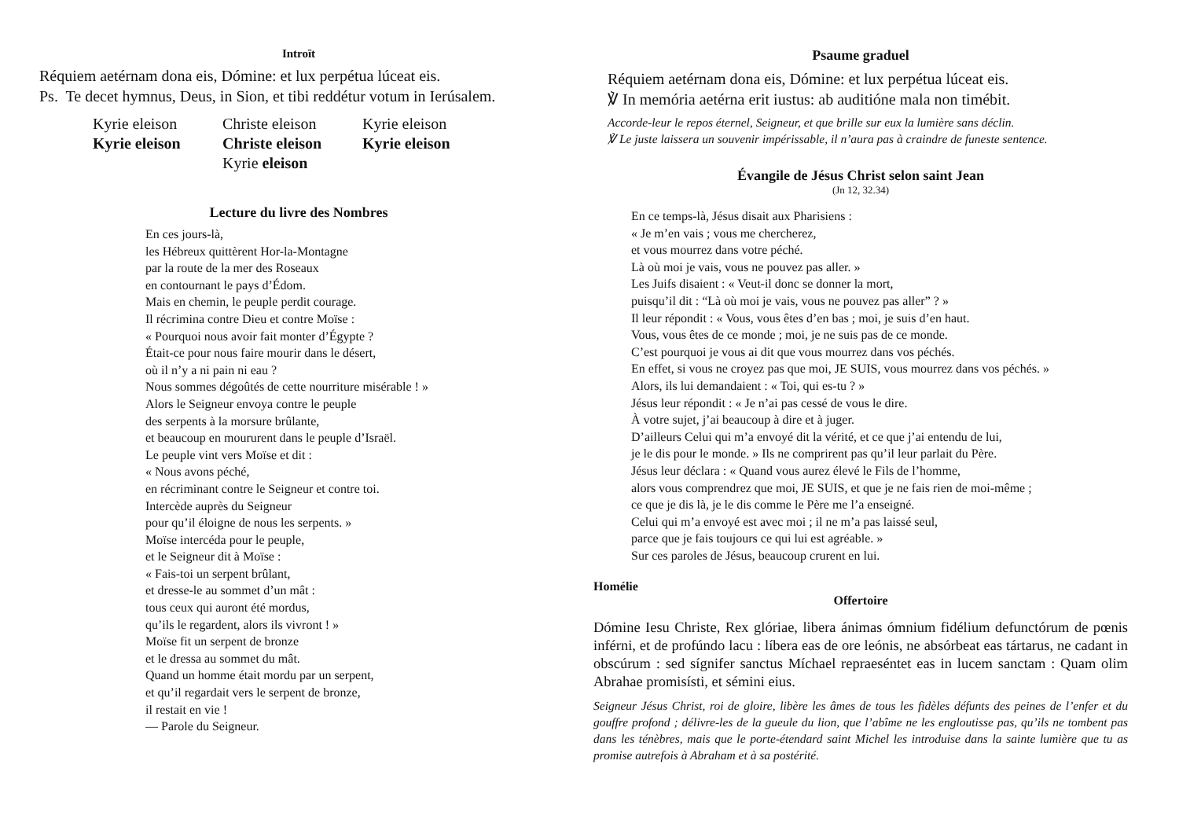Introït
Réquiem aetérnam dona eis, Dómine: et lux perpétua lúceat eis.
Ps. Te decet hymnus, Deus, in Sion, et tibi reddétur votum in Ierúsalem.
Kyrie eleison Christe eleison Kyrie eleison Kyrie eleison Christe eleison Kyrie eleison Kyrie eleison
Lecture du livre des Nombres
En ces jours-là,
les Hébreux quittèrent Hor-la-Montagne
par la route de la mer des Roseaux
en contournant le pays d’Édom.
Mais en chemin, le peuple perdit courage.
Il récrimina contre Dieu et contre Moïse :
« Pourquoi nous avoir fait monter d’Égypte ?
Était-ce pour nous faire mourir dans le désert,
où il n’y a ni pain ni eau ?
Nous sommes dégoûtés de cette nourriture misérable ! »
Alors le Seigneur envoya contre le peuple
des serpents à la morsure brûlante,
et beaucoup en moururent dans le peuple d’Israël.
Le peuple vint vers Moïse et dit :
« Nous avons péché,
en récriminant contre le Seigneur et contre toi.
Intercède auprès du Seigneur
pour qu’il éloigne de nous les serpents. »
Moïse intercéda pour le peuple,
et le Seigneur dit à Moïse :
« Fais-toi un serpent brûlant,
et dresse-le au sommet d’un mât :
tous ceux qui auront été mordus,
qu’ils le regardent, alors ils vivront ! »
Moïse fit un serpent de bronze
et le dressa au sommet du mât.
Quand un homme était mordu par un serpent,
et qu’il regardait vers le serpent de bronze,
il restait en vie !
— Parole du Seigneur.
Psaume graduel
Réquiem aetérnam dona eis, Dómine: et lux perpétua lúceat eis.
℣ In memória aetérna erit iustus: ab auditióne mala non timébit.
Accorde-leur le repos éternel, Seigneur, et que brille sur eux la lumière sans déclin.
℣ Le juste laissera un souvenir impérissable, il n’aura pas à craindre de funeste sentence.
Évangile de Jésus Christ selon saint Jean
(Jn 12, 32.34)
En ce temps-là, Jésus disait aux Pharisiens :
« Je m’en vais ; vous me chercherez,
et vous mourrez dans votre péché.
Là où moi je vais, vous ne pouvez pas aller. »
Les Juifs disaient : « Veut-il donc se donner la mort,
puisqu’il dit : “Là où moi je vais, vous ne pouvez pas aller” ? »
Il leur répondit : « Vous, vous êtes d’en bas ; moi, je suis d’en haut.
Vous, vous êtes de ce monde ; moi, je ne suis pas de ce monde.
C’est pourquoi je vous ai dit que vous mourrez dans vos péchés.
En effet, si vous ne croyez pas que moi, JE SUIS, vous mourrez dans vos péchés. »
Alors, ils lui demandaient : « Toi, qui es-tu ? »
Jésus leur répondit : « Je n’ai pas cessé de vous le dire.
À votre sujet, j’ai beaucoup à dire et à juger.
D’ailleurs Celui qui m’a envoyé dit la vérité, et ce que j’ai entendu de lui,
je le dis pour le monde. » Ils ne comprirent pas qu’il leur parlait du Père.
Jésus leur déclara : « Quand vous aurez élevé le Fils de l’homme,
alors vous comprendrez que moi, JE SUIS, et que je ne fais rien de moi-même ;
ce que je dis là, je le dis comme le Père me l’a enseigné.
Celui qui m’a envoyé est avec moi ; il ne m’a pas laissé seul,
parce que je fais toujours ce qui lui est agréable. »
Sur ces paroles de Jésus, beaucoup crurent en lui.
Homélie
Offertoire
Dómine Iesu Christe, Rex glóriae, libera ánimas ómnium fidélium defunctórum de pœnis inférni, et de profúndo lacu : líbera eas de ore leónis, ne absórbeat eas tártarus, ne cadant in obscúrum : sed sígnifer sanctus Míchael repraeséntet eas in lucem sanctam : Quam olim Abrahae promisísti, et sémini eius.
Seigneur Jésus Christ, roi de gloire, libère les âmes de tous les fidèles défunts des peines de l’enfer et du gouffre profond ; délivre-les de la gueule du lion, que l’abîme ne les engloutisse pas, qu’ils ne tombent pas dans les ténèbres, mais que le porte-étendard saint Michel les introduise dans la sainte lumière que tu as promise autrefois à Abraham et à sa postérité.